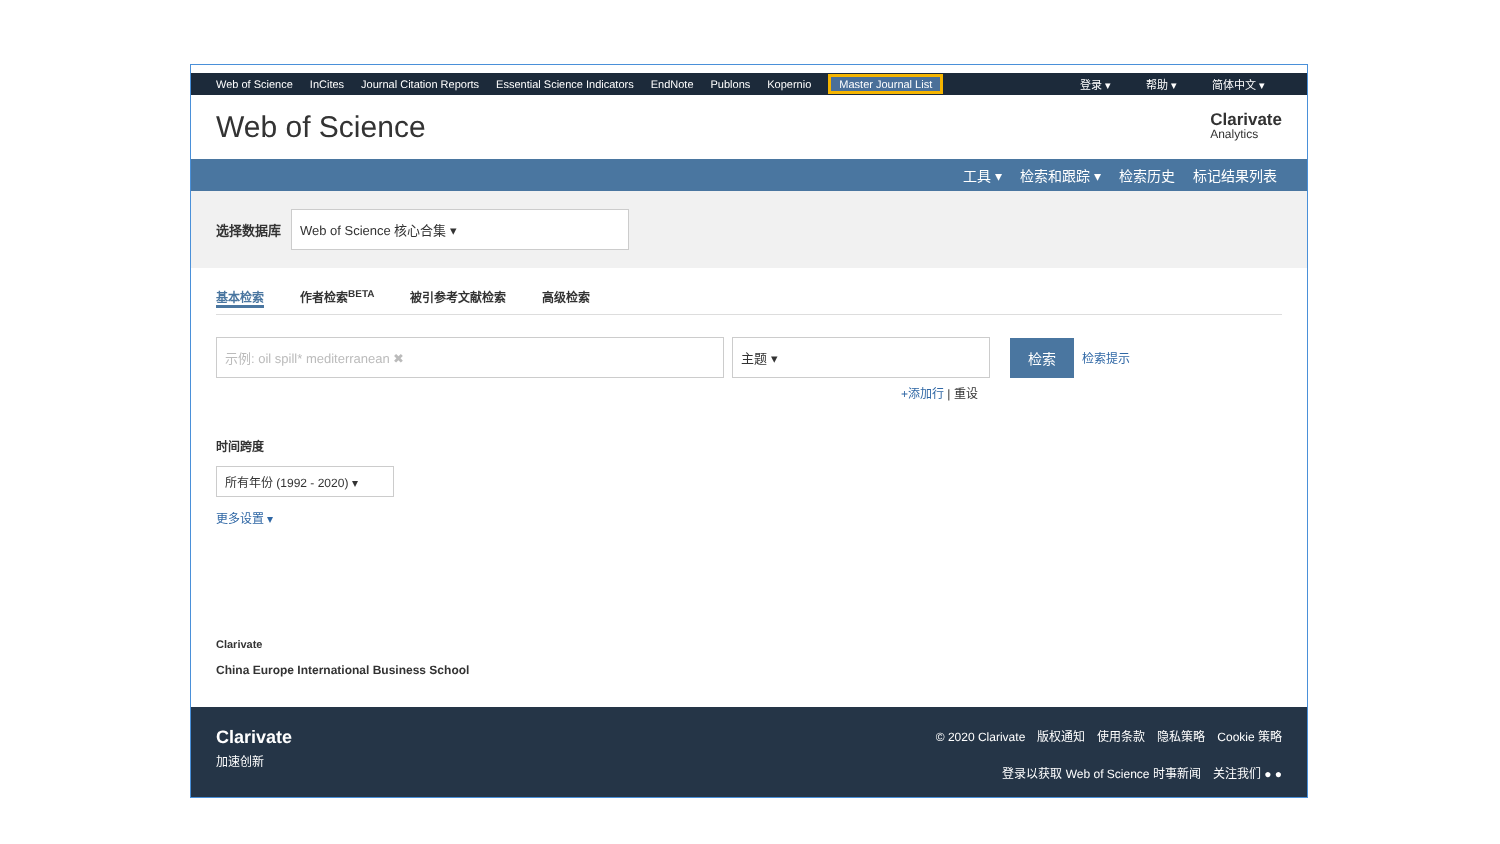Web of Science InCites Journal Citation Reports Essential Science Indicators EndNote Publons Kopernio Master Journal List 登录 ▾ 帮助 ▾ 简体中文 ▾
Web of Science
Clarivate
Analytics
工具 ▾ 检索和跟踪 ▾ 检索历史 标记结果列表
选择数据库
Web of Science 核心合集 ▾
基本检索 作者检索<sup>BETA</sup> 被引参考文献检索 高级检索
示例: oil spill* mediterranean ✖ 主题 ▾ 检索
检索提示
+添加行 | 重设
时间跨度
所有年份 (1992 - 2020) ▾
更多设置 ▾
Clarivate
China Europe International Business School
Clarivate
加速创新
© 2020 Clarivate　版权通知　使用条款　隐私策略　Cookie 策略
登录以获取 Web of Science 时事新闻　关注我们 ● ●